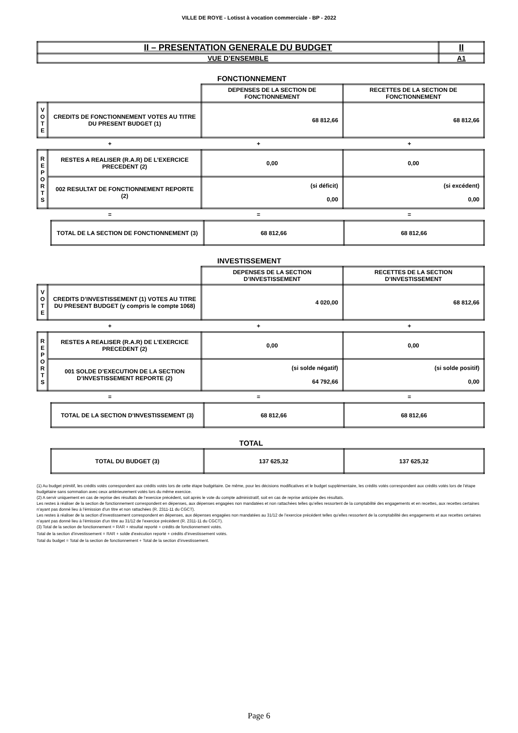VILLE DE ROYE - Lotisst à vocation commerciale - BP - 2022
| II – PRESENTATION GENERALE DU BUDGET | II |
| VUE D’ENSEMBLE | A1 |
FONCTIONNEMENT
| | | DEPENSES DE LA SECTION DE FONCTIONNEMENT | RECETTES DE LA SECTION DE FONCTIONNEMENT |
| V O T E | CREDITS DE FONCTIONNEMENT VOTES AU TITRE DU PRESENT BUDGET (1) | 68 812,66 | 68 812,66 |
| + | + | + |
| R E P O R T S | RESTES A REALISER (R.A.R) DE L’EXERCICE PRECEDENT (2) | 0,00 | 0,00 |
| | 002 RESULTAT DE FONCTIONNEMENT REPORTE (2) | (si déficit) 0,00 | (si excédent) 0,00 |
| = | = | = |
| TOTAL DE LA SECTION DE FONCTIONNEMENT (3) | 68 812,66 | 68 812,66 |
INVESTISSEMENT
| | | DEPENSES DE LA SECTION D’INVESTISSEMENT | RECETTES DE LA SECTION D’INVESTISSEMENT |
| V O T E | CREDITS D’INVESTISSEMENT (1) VOTES AU TITRE DU PRESENT BUDGET (y compris le compte 1068) | 4 020,00 | 68 812,66 |
| + | + | + |
| R E P O R T S | RESTES A REALISER (R.A.R) DE L’EXERCICE PRECEDENT (2) | 0,00 | 0,00 |
| | 001 SOLDE D’EXECUTION DE LA SECTION D’INVESTISSEMENT REPORTE (2) | (si solde négatif) 64 792,66 | (si solde positif) 0,00 |
| = | = | = |
| TOTAL DE LA SECTION D’INVESTISSEMENT (3) | 68 812,66 | 68 812,66 |
TOTAL
| TOTAL DU BUDGET (3) | 137 625,32 | 137 625,32 |
(1) Au budget primitif, les crédits votés correspondent aux crédits votés lors de cette étape budgétaire. De même, pour les décisions modificatives et le budget supplémentaire, les crédits votés correspondent aux crédits votés lors de l’étape budgétaire sans sommation avec ceux antérieurement votés lors du même exercice.
(2) A servir uniquement en cas de reprise des résultats de l’exercice précédent, soit après le vote du compte administratif, soit en cas de reprise anticipée des résultats.
Les restes à réaliser de la section de fonctionnement correspondent en dépenses, aux dépenses engagées non mandatées et non rattachées telles qu’elles ressortent de la comptabilité des engagements et en recettes, aux recettes certaines n’ayant pas donné lieu à l’émission d’un titre et non rattachées (R. 2311-11 du CGCT).
Les restes à réaliser de la section d’investissement correspondent en dépenses, aux dépenses engagées non mandatées au 31/12 de l’exercice précédent telles qu’elles ressortent de la comptabilité des engagements et aux recettes certaines n’ayant pas donné lieu à l’émission d’un titre au 31/12 de l’exercice précédent (R. 2311-11 du CGCT).
(3) Total de la section de fonctionnement = RAR + résultat reporté + crédits de fonctionnement votés.
Total de la section d’investissement = RAR + solde d’exécution reporté + crédits d’investissement votés.
Total du budget = Total de la section de fonctionnement + Total de la section d’investissement.
Page 6